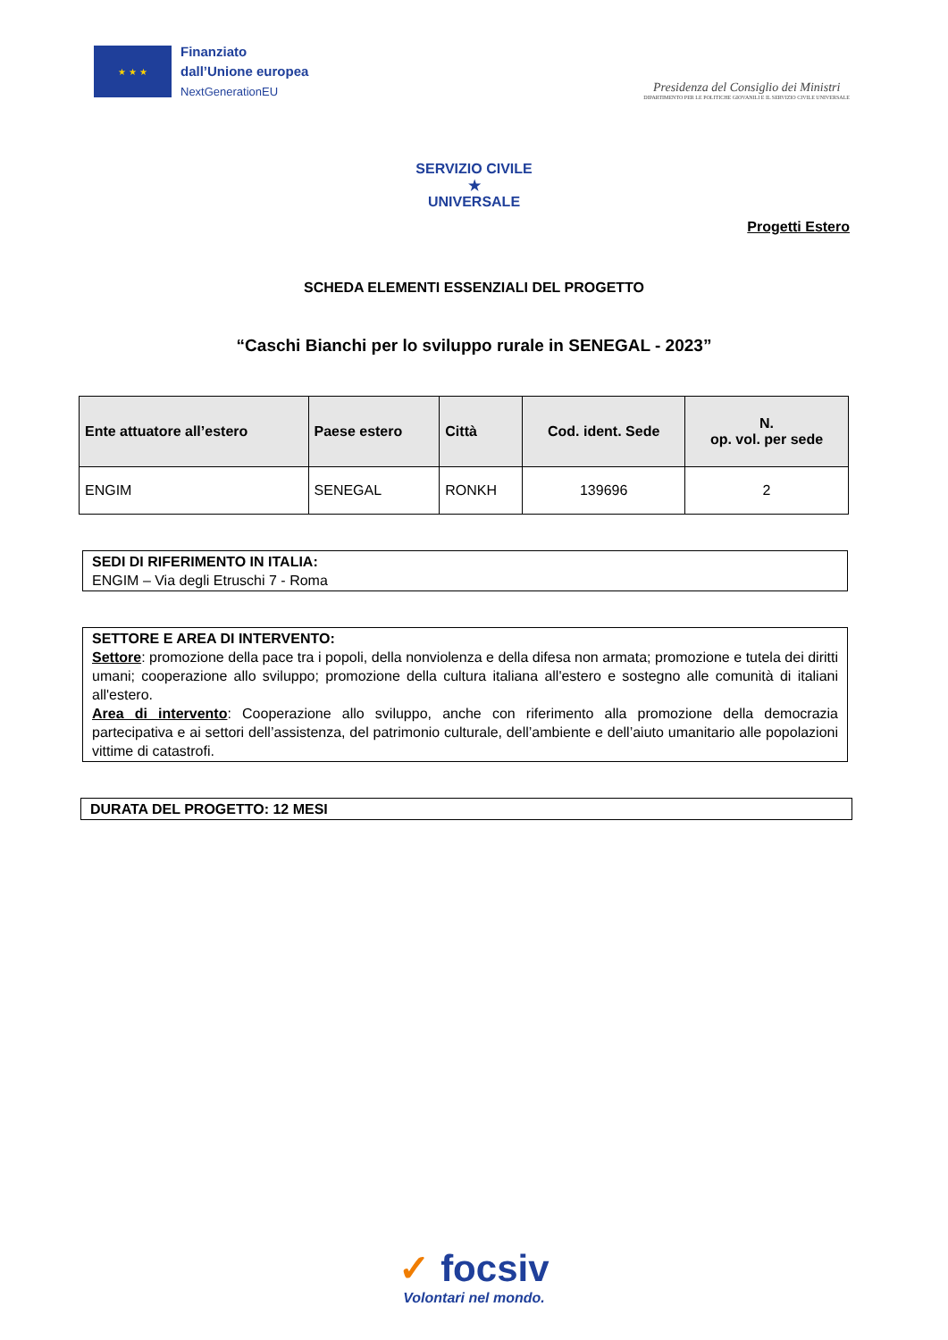★ ★ ★
Finanziato
dall’Unione europea
NextGenerationEU
Presidenza del Consiglio dei Ministri
DIPARTIMENTO PER LE POLITICHE GIOVANILI E IL SERVIZIO CIVILE UNIVERSALE
SERVIZIO CIVILE
★
UNIVERSALE
Progetti Estero
SCHEDA ELEMENTI ESSENZIALI DEL PROGETTO
“Caschi Bianchi per lo sviluppo rurale in SENEGAL - 2023”
| Ente attuatore all’estero | Paese estero | Città | Cod. ident. Sede | N. op. vol. per sede |
| --- | --- | --- | --- | --- |
| ENGIM | SENEGAL | RONKH | 139696 | 2 |
SEDI DI RIFERIMENTO IN ITALIA:
ENGIM – Via degli Etruschi 7 - Roma
SETTORE E AREA DI INTERVENTO:
Settore: promozione della pace tra i popoli, della nonviolenza e della difesa non armata; promozione e tutela dei diritti umani; cooperazione allo sviluppo; promozione della cultura italiana all'estero e sostegno alle comunità di italiani all'estero.
Area di intervento: Cooperazione allo sviluppo, anche con riferimento alla promozione della democrazia partecipativa e ai settori dell’assistenza, del patrimonio culturale, dell’ambiente e dell’aiuto umanitario alle popolazioni vittime di catastrofi.
DURATA DEL PROGETTO: 12 MESI
✓ focsiv
Volontari nel mondo.